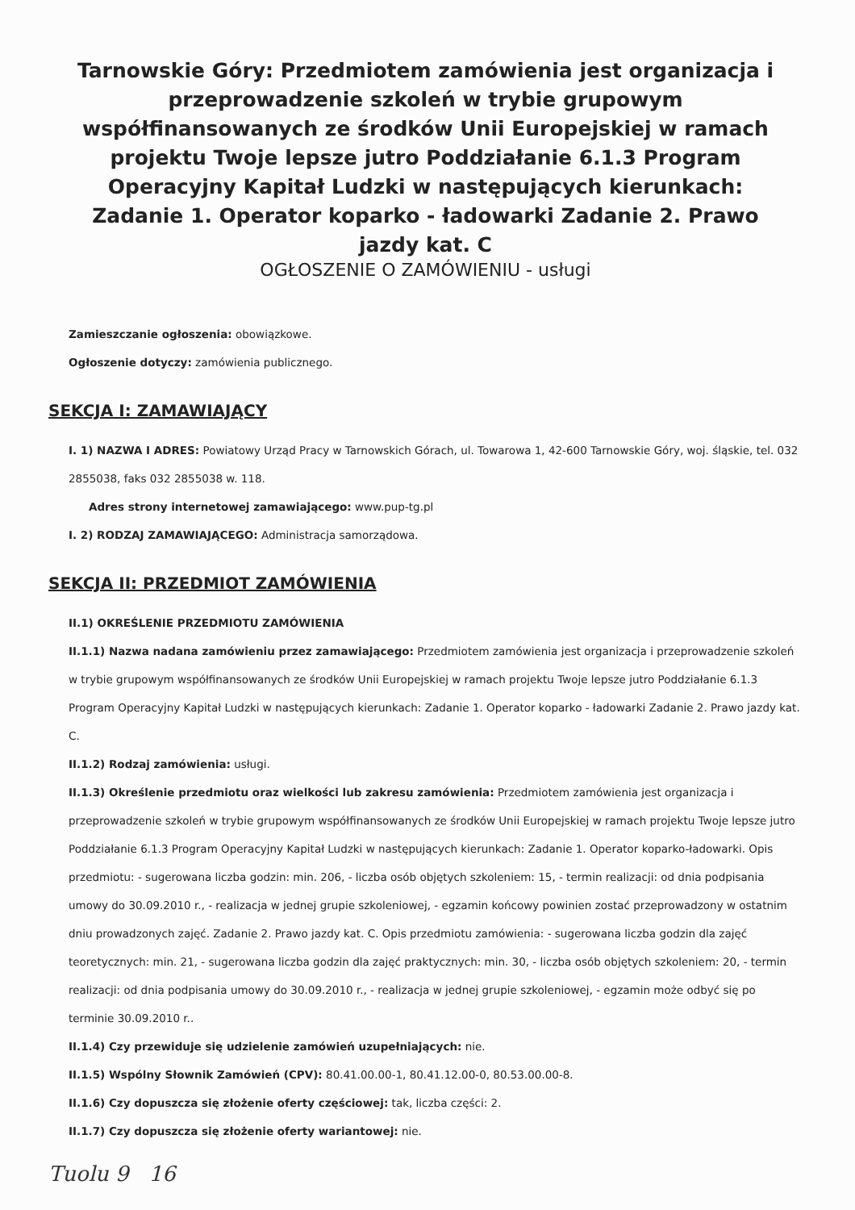Tarnowskie Góry: Przedmiotem zamówienia jest organizacja i przeprowadzenie szkoleń w trybie grupowym współfinansowanych ze środków Unii Europejskiej w ramach projektu Twoje lepsze jutro Poddziałanie 6.1.3 Program Operacyjny Kapitał Ludzki w następujących kierunkach: Zadanie 1. Operator koparko - ładowarki Zadanie 2. Prawo jazdy kat. C
OGŁOSZENIE O ZAMÓWIENIU - usługi
Zamieszczanie ogłoszenia: obowiązkowe.
Ogłoszenie dotyczy: zamówienia publicznego.
SEKCJA I: ZAMAWIAJĄCY
I. 1) NAZWA I ADRES: Powiatowy Urząd Pracy w Tarnowskich Górach, ul. Towarowa 1, 42-600 Tarnowskie Góry, woj. śląskie, tel. 032 2855038, faks 032 2855038 w. 118.
Adres strony internetowej zamawiającego: www.pup-tg.pl
I. 2) RODZAJ ZAMAWIAJĄCEGO: Administracja samorządowa.
SEKCJA II: PRZEDMIOT ZAMÓWIENIA
II.1) OKREŚLENIE PRZEDMIOTU ZAMÓWIENIA
II.1.1) Nazwa nadana zamówieniu przez zamawiającego: Przedmiotem zamówienia jest organizacja i przeprowadzenie szkoleń w trybie grupowym współfinansowanych ze środków Unii Europejskiej w ramach projektu Twoje lepsze jutro Poddziałanie 6.1.3 Program Operacyjny Kapitał Ludzki w następujących kierunkach: Zadanie 1. Operator koparko - ładowarki Zadanie 2. Prawo jazdy kat. C.
II.1.2) Rodzaj zamówienia: usługi.
II.1.3) Określenie przedmiotu oraz wielkości lub zakresu zamówienia: Przedmiotem zamówienia jest organizacja i przeprowadzenie szkoleń w trybie grupowym współfinansowanych ze środków Unii Europejskiej w ramach projektu Twoje lepsze jutro Poddziałanie 6.1.3 Program Operacyjny Kapitał Ludzki w następujących kierunkach: Zadanie 1. Operator koparko-ładowarki. Opis przedmiotu: - sugerowana liczba godzin: min. 206, - liczba osób objętych szkoleniem: 15, - termin realizacji: od dnia podpisania umowy do 30.09.2010 r., - realizacja w jednej grupie szkoleniowej, - egzamin końcowy powinien zostać przeprowadzony w ostatnim dniu prowadzonych zajęć. Zadanie 2. Prawo jazdy kat. C. Opis przedmiotu zamówienia: - sugerowana liczba godzin dla zajęć teoretycznych: min. 21, - sugerowana liczba godzin dla zajęć praktycznych: min. 30, - liczba osób objętych szkoleniem: 20, - termin realizacji: od dnia podpisania umowy do 30.09.2010 r., - realizacja w jednej grupie szkoleniowej, - egzamin może odbyć się po terminie 30.09.2010 r..
II.1.4) Czy przewiduje się udzielenie zamówień uzupełniających: nie.
II.1.5) Wspólny Słownik Zamówień (CPV): 80.41.00.00-1, 80.41.12.00-0, 80.53.00.00-8.
II.1.6) Czy dopuszcza się złożenie oferty częściowej: tak, liczba części: 2.
II.1.7) Czy dopuszcza się złożenie oferty wariantowej: nie.
Tuolu 9 16